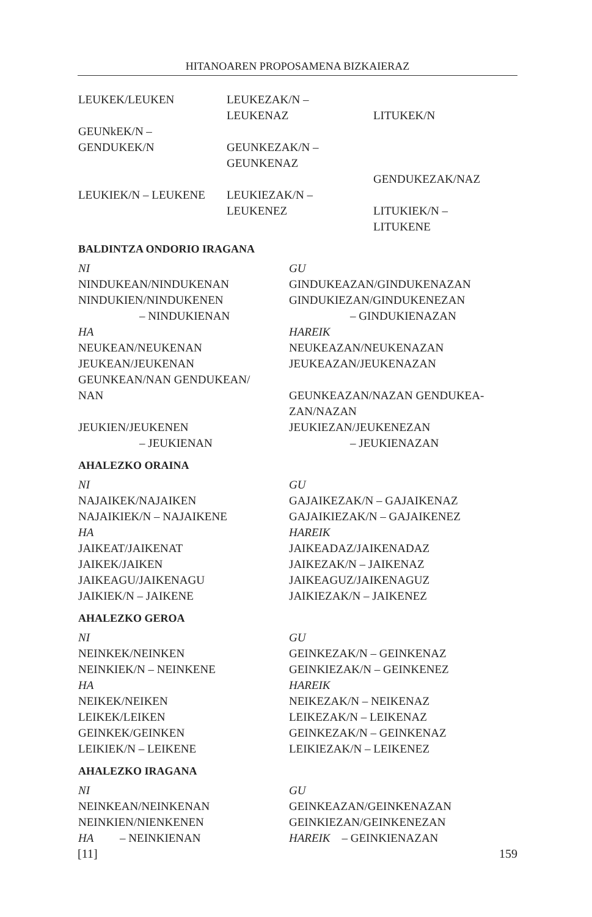HITANOAREN PROPOSAMENA BIZKAIERAZ
LEUKEK/LEUKEN LEUKEZAK/N –
LEUKENAZ
LITUKEK/N
GEUNkEK/N –
GENDUKEK/N
GEUNKEZAK/N –
GEUNKENAZ
GENDUKEZAK/NAZ
LEUKIEK/N – LEUKENE LEUKIEZAK/N –
LEUKENEZ
LITUKIEK/N –
LITUKENE
BALDINTZA ONDORIO IRAGANA
NI
NINDUKEAN/NINDUKENAN
NINDUKIEN/NINDUKENEN
– NINDUKIENAN
HA
NEUKEAN/NEUKENAN
JEUKEAN/JEUKENAN
GEUNKEAN/NAN GENDUKEAN/
NAN
JEUKIEN/JEUKENEN
– JEUKIENAN
GU
GINDUKEAZAN/GINDUKENAZAN
GINDUKIEZAN/GINDUKENEZAN
– GINDUKIENAZAN
HAREIK
NEUKEAZAN/NEUKENAZAN
JEUKEAZAN/JEUKENAZAN
GEUNKEAZAN/NAZAN GENDUKEA-
ZAN/NAZAN
JEUKIEZAN/JEUKENEZAN
– JEUKIENAZAN
AHALEZKO ORAINA
NI
NAJAIKEK/NAJAIKEN
NAJAIKIEK/N – NAJAIKENE
HA
JAIKEAT/JAIKENAT
JAIKEK/JAIKEN
JAIKEAGU/JAIKENAGU
JAIKIEK/N – JAIKENE
GU
GAJAIKEZAK/N – GAJAIKENAZ
GAJAIKIEZAK/N – GAJAIKENEZ
HAREIK
JAIKEADAZ/JAIKENADAZ
JAIKEZAK/N – JAIKENAZ
JAIKEAGUZ/JAIKENAGUZ
JAIKIEZAK/N – JAIKENEZ
AHALEZKO GEROA
NI
NEINKEK/NEINKEN
NEINKIEK/N – NEINKENE
HA
NEIKEK/NEIKEN
LEIKEK/LEIKEN
GEINKEK/GEINKEN
LEIKIEK/N – LEIKENE
GU
GEINKEZAK/N – GEINKENAZ
GEINKIEZAK/N – GEINKENEZ
HAREIK
NEIKEZAK/N – NEIKENAZ
LEIKEZAK/N – LEIKENAZ
GEINKEZAK/N – GEINKENAZ
LEIKIEZAK/N – LEIKENEZ
AHALEZKO IRAGANA
NI
NEINKEAN/NEINKENAN
NEINKIEN/NIENKENEN
HA – NEINKIENAN
GU
GEINKEAZAN/GEINKENAZAN
GEINKIEZAN/GEINKENEZAN
HAREIK – GEINKIENAZAN
[11] 159